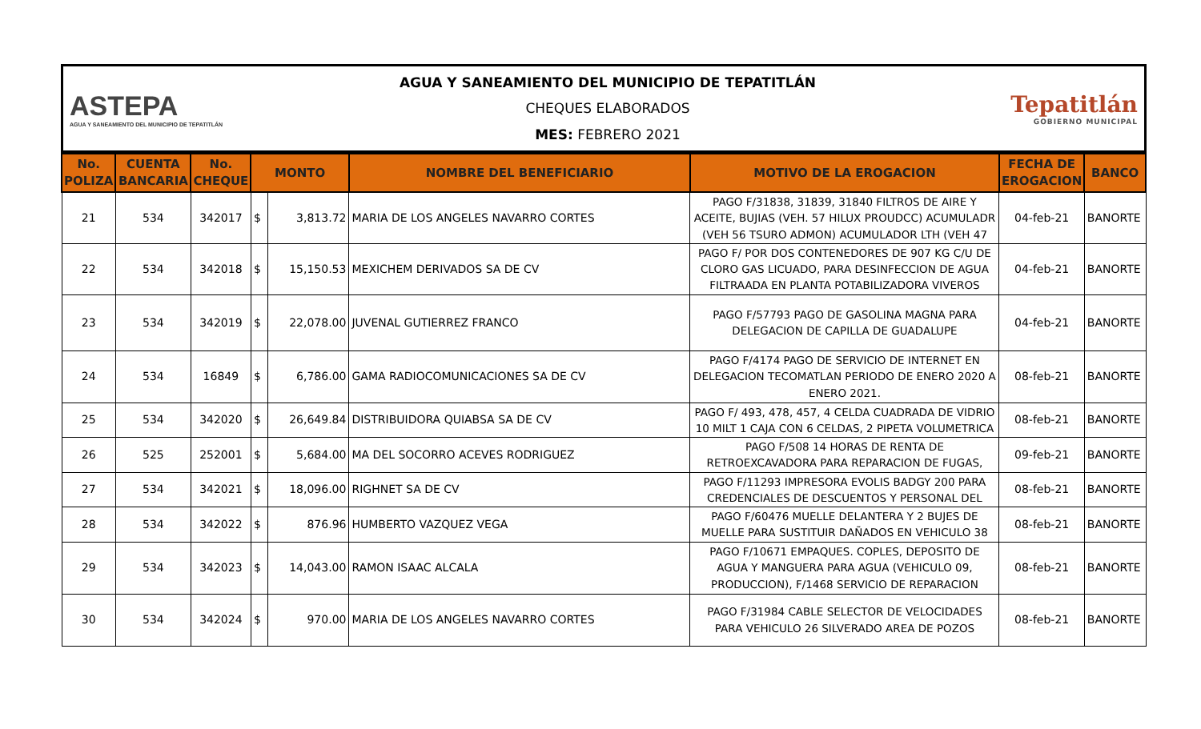ASTEPA
AGUA Y SANEAMIENTO DEL MUNICIPIO DE TEPATITLÁN
AGUA Y SANEAMIENTO DEL MUNICIPIO DE TEPATITLÁN
CHEQUES ELABORADOS
MES: FEBRERO 2021
Tepatitlán
GOBIERNO MUNICIPAL
| No. POLIZA | CUENTA BANCARIA | No. CHEQUE | MONTO | | NOMBRE DEL BENEFICIARIO | MOTIVO DE LA EROGACION | FECHA DE EROGACION | BANCO |
| --- | --- | --- | --- | --- | --- | --- | --- | --- |
| 21 | 534 | 342017 | $ | 3,813.72 | MARIA DE LOS ANGELES NAVARRO CORTES | PAGO F/31838, 31839, 31840 FILTROS DE AIRE Y ACEITE, BUJIAS (VEH. 57 HILUX PROUDCC) ACUMULADR (VEH 56 TSURO ADMON) ACUMULADOR LTH (VEH 47 | 04-feb-21 | BANORTE |
| 22 | 534 | 342018 | $ | 15,150.53 | MEXICHEM DERIVADOS SA DE CV | PAGO F/ POR DOS CONTENEDORES DE 907 KG C/U DE CLORO GAS LICUADO, PARA DESINFECCION DE AGUA FILTRAADA EN PLANTA POTABILIZADORA VIVEROS | 04-feb-21 | BANORTE |
| 23 | 534 | 342019 | $ | 22,078.00 | JUVENAL GUTIERREZ FRANCO | PAGO F/57793 PAGO DE GASOLINA MAGNA PARA DELEGACION DE CAPILLA DE GUADALUPE | 04-feb-21 | BANORTE |
| 24 | 534 | 16849 | $ | 6,786.00 | GAMA RADIOCOMUNICACIONES SA DE CV | PAGO F/4174 PAGO DE SERVICIO DE INTERNET EN DELEGACION TECOMATLAN PERIODO DE ENERO 2020 A ENERO 2021. | 08-feb-21 | BANORTE |
| 25 | 534 | 342020 | $ | 26,649.84 | DISTRIBUIDORA QUIABSA SA DE CV | PAGO F/ 493, 478, 457, 4 CELDA CUADRADA DE VIDRIO 10 MILT 1 CAJA CON 6 CELDAS, 2 PIPETA VOLUMETRICA | 08-feb-21 | BANORTE |
| 26 | 525 | 252001 | $ | 5,684.00 | MA DEL SOCORRO ACEVES RODRIGUEZ | PAGO F/508 14 HORAS DE RENTA DE RETROEXCAVADORA PARA REPARACION DE FUGAS, | 09-feb-21 | BANORTE |
| 27 | 534 | 342021 | $ | 18,096.00 | RIGHNET SA DE CV | PAGO F/11293 IMPRESORA EVOLIS BADGY 200 PARA CREDENCIALES DE DESCUENTOS Y PERSONAL DEL | 08-feb-21 | BANORTE |
| 28 | 534 | 342022 | $ | 876.96 | HUMBERTO VAZQUEZ VEGA | PAGO F/60476 MUELLE DELANTERA Y 2 BUJES DE MUELLE PARA SUSTITUIR DAÑADOS EN VEHICULO 38 | 08-feb-21 | BANORTE |
| 29 | 534 | 342023 | $ | 14,043.00 | RAMON ISAAC ALCALA | PAGO F/10671 EMPAQUES. COPLES, DEPOSITO DE AGUA Y MANGUERA PARA AGUA (VEHICULO 09, PRODUCCION), F/1468 SERVICIO DE REPARACION | 08-feb-21 | BANORTE |
| 30 | 534 | 342024 | $ | 970.00 | MARIA DE LOS ANGELES NAVARRO CORTES | PAGO F/31984 CABLE SELECTOR DE VELOCIDADES PARA VEHICULO 26 SILVERADO AREA DE POZOS | 08-feb-21 | BANORTE |